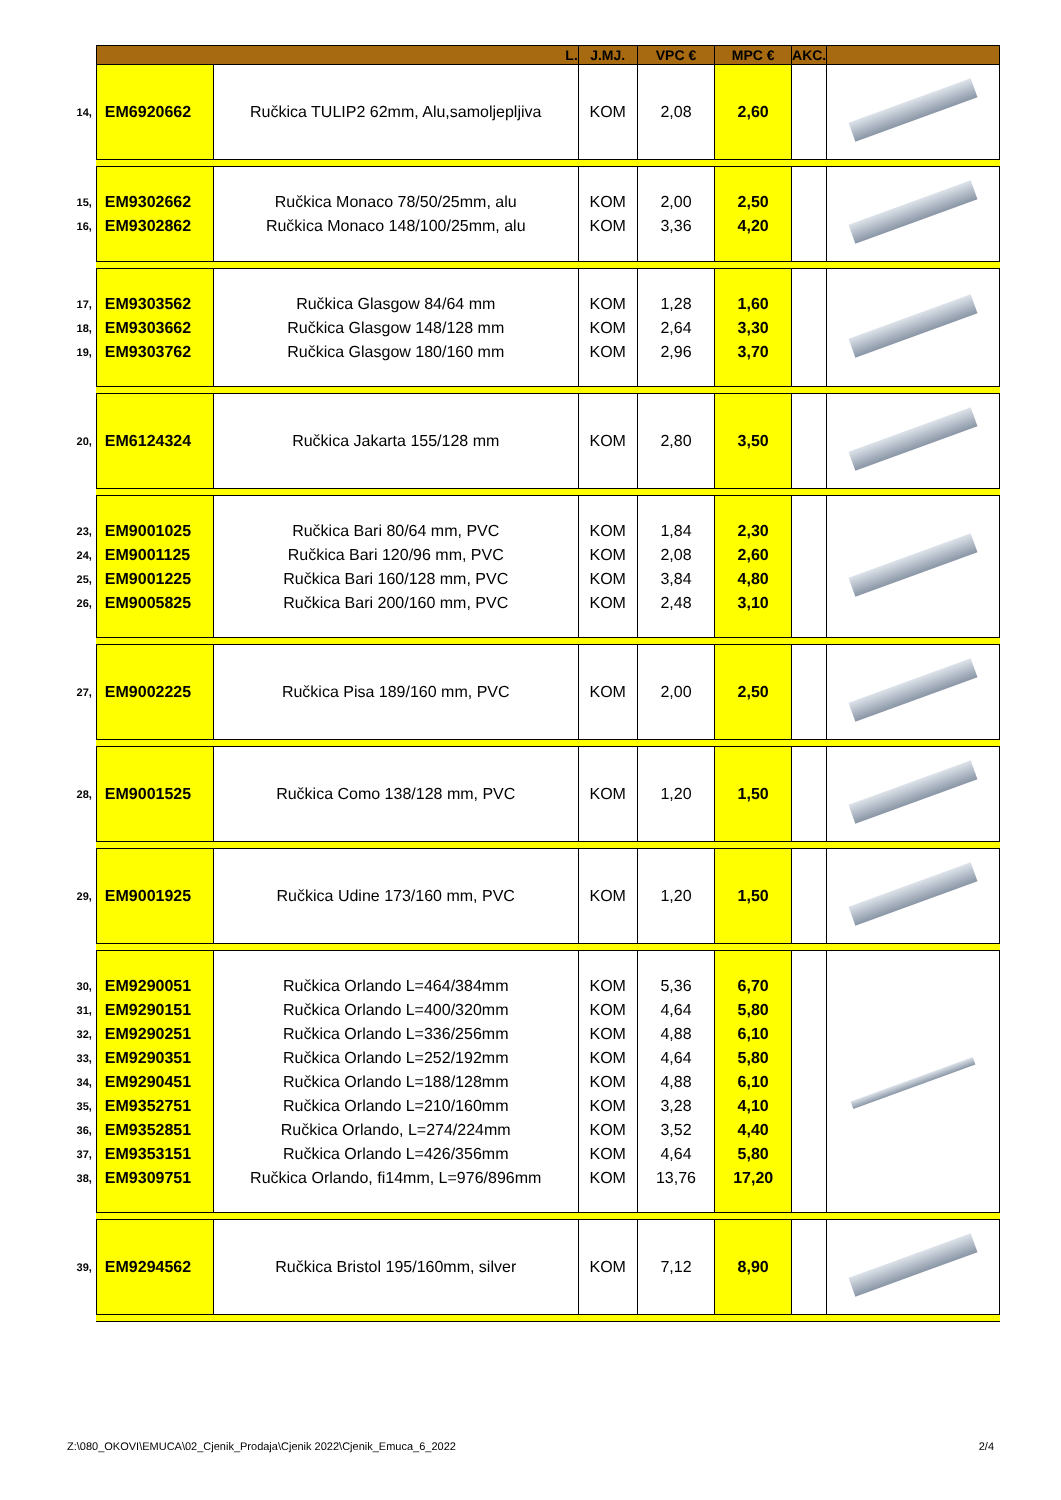| | L. | | J.MJ. | VPC € | MPC € | AKC. | |
| --- | --- | --- | --- | --- | --- | --- | --- |
| 14, | EM6920662 | Ručkica TULIP2 62mm, Alu,samoljepljiva | KOM | 2,08 | 2,60 | | |
| 15, 16, | EM9302662 EM9302862 | Ručkica Monaco 78/50/25mm, alu Ručkica Monaco 148/100/25mm, alu | KOM KOM | 2,00 3,36 | 2,50 4,20 | | |
| 17, 18, 19, | EM9303562 EM9303662 EM9303762 | Ručkica Glasgow 84/64 mm Ručkica Glasgow 148/128 mm Ručkica Glasgow 180/160 mm | KOM KOM KOM | 1,28 2,64 2,96 | 1,60 3,30 3,70 | | |
| 20, | EM6124324 | Ručkica Jakarta 155/128 mm | KOM | 2,80 | 3,50 | | |
| 23, 24, 25, 26, | EM9001025 EM9001125 EM9001225 EM9005825 | Ručkica Bari 80/64 mm, PVC Ručkica Bari 120/96 mm, PVC Ručkica Bari 160/128 mm, PVC Ručkica Bari 200/160 mm, PVC | KOM KOM KOM KOM | 1,84 2,08 3,84 2,48 | 2,30 2,60 4,80 3,10 | | |
| 27, | EM9002225 | Ručkica Pisa 189/160 mm, PVC | KOM | 2,00 | 2,50 | | |
| 28, | EM9001525 | Ručkica Como 138/128 mm, PVC | KOM | 1,20 | 1,50 | | |
| 29, | EM9001925 | Ručkica Udine 173/160 mm, PVC | KOM | 1,20 | 1,50 | | |
| 30, 31, 32, 33, 34, 35, 36, 37, 38, | EM9290051 EM9290151 EM9290251 EM9290351 EM9290451 EM9352751 EM9352851 EM9353151 EM9309751 | Ručkica Orlando L=464/384mm Ručkica Orlando L=400/320mm Ručkica Orlando L=336/256mm Ručkica Orlando L=252/192mm Ručkica Orlando L=188/128mm Ručkica Orlando L=210/160mm Ručkica Orlando, L=274/224mm Ručkica Orlando L=426/356mm Ručkica Orlando, fi14mm, L=976/896mm | KOM KOM KOM KOM KOM KOM KOM KOM KOM | 5,36 4,64 4,88 4,64 4,88 3,28 3,52 4,64 13,76 | 6,70 5,80 6,10 5,80 6,10 4,10 4,40 5,80 17,20 | | |
| 39, | EM9294562 | Ručkica Bristol 195/160mm, silver | KOM | 7,12 | 8,90 | | |
Z:\080_OKOVI\EMUCA\02_Cjenik_Prodaja\Cjenik 2022\Cjenik_Emuca_6_2022 2/4